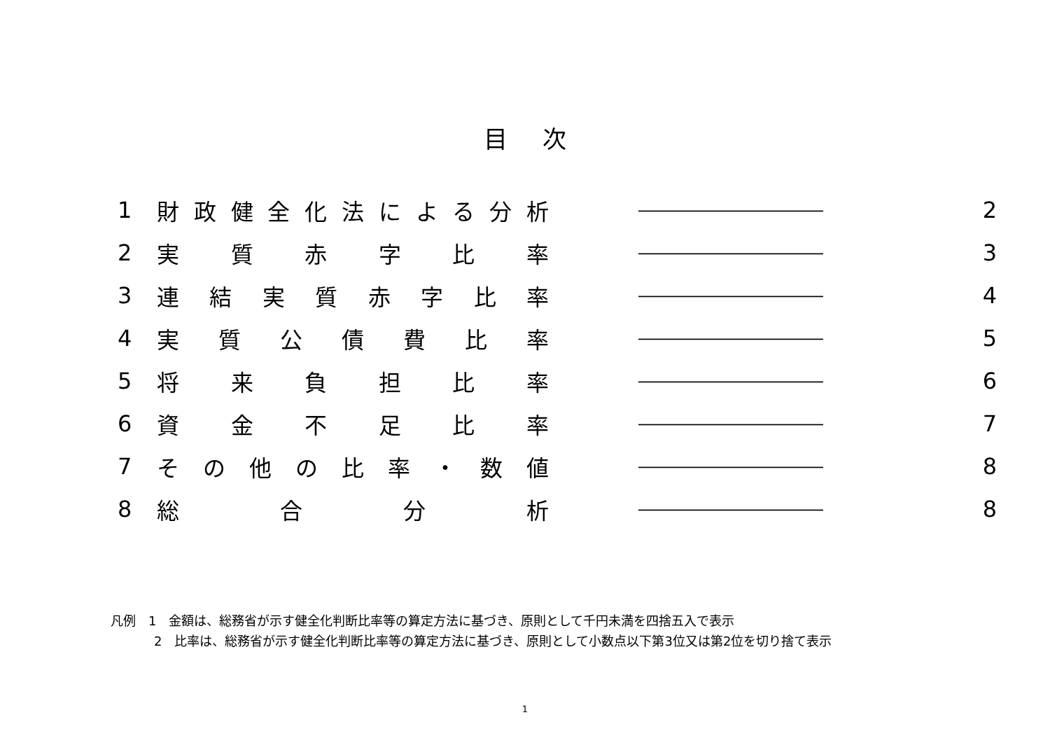目次
| 1 | 財 政 健 全 化 法 に よ る 分 析 | ――――――――――― | 2 |
| 2 | 実 質 赤 字 比 率 | ――――――――――― | 3 |
| 3 | 連 結 実 質 赤 字 比 率 | ――――――――――― | 4 |
| 4 | 実 質 公 債 費 比 率 | ――――――――――― | 5 |
| 5 | 将 来 負 担 比 率 | ――――――――――― | 6 |
| 6 | 資 金 不 足 比 率 | ――――――――――― | 7 |
| 7 | そ の 他 の 比 率 ・ 数 値 | ――――――――――― | 8 |
| 8 | 総 合 分 析 | ――――――――――― | 8 |
凡例　1　金額は、総務省が示す健全化判断比率等の算定方法に基づき、原則として千円未満を四捨五入で表示
2　比率は、総務省が示す健全化判断比率等の算定方法に基づき、原則として小数点以下第3位又は第2位を切り捨て表示
1